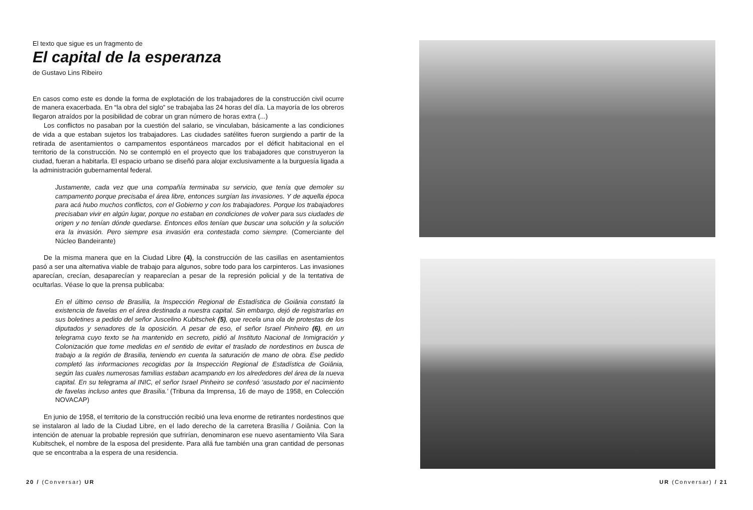El texto que sigue es un fragmento de
El capital de la esperanza
de Gustavo Lins Ribeiro
En casos como este es donde la forma de explotación de los trabajadores de la construcción civil ocurre de manera exacerbada. En “la obra del siglo” se trabajaba las 24 horas del día. La mayoría de los obreros llegaron atraídos por la posibilidad de cobrar un gran número de horas extra (...)
Los conflictos no pasaban por la cuestión del salario, se vinculaban, básicamente a las condiciones de vida a que estaban sujetos los trabajadores. Las ciudades satélites fueron surgiendo a partir de la retirada de asentamientos o campamentos espontáneos marcados por el déficit habitacional en el territorio de la construcción. No se contempló en el proyecto que los trabajadores que construyeron la ciudad, fueran a habitarla. El espacio urbano se diseñó para alojar exclusivamente a la burguesía ligada a la administración gubernamental federal.
Justamente, cada vez que una compañía terminaba su servicio, que tenía que demoler su campamento porque precisaba el área libre, entonces surgían las invasiones. Y de aquella época para acá hubo muchos conflictos, con el Gobierno y con los trabajadores. Porque los trabajadores precisaban vivir en algún lugar, porque no estaban en condiciones de volver para sus ciudades de origen y no tenían dónde quedarse. Entonces ellos tenían que buscar una solución y la solución era la invasión. Pero siempre esa invasión era contestada como siempre. (Comerciante del Núcleo Bandeirante)
De la misma manera que en la Ciudad Libre (4), la construcción de las casillas en asentamientos pasó a ser una alternativa viable de trabajo para algunos, sobre todo para los carpinteros. Las invasiones aparecían, crecían, desaparecían y reaparecían a pesar de la represión policial y de la tentativa de ocultarlas. Véase lo que la prensa publicaba:
En el último censo de Brasilia, la Inspección Regional de Estadística de Goiânia constató la existencia de favelas en el área destinada a nuestra capital. Sin embargo, dejó de registrarlas en sus boletines a pedido del señor Juscelino Kubitschek (5), que recela una ola de protestas de los diputados y senadores de la oposición. A pesar de eso, el señor Israel Pinheiro (6), en un telegrama cuyo texto se ha mantenido en secreto, pidió al Instituto Nacional de Inmigración y Colonización que tome medidas en el sentido de evitar el traslado de nordestinos en busca de trabajo a la región de Brasilia, teniendo en cuenta la saturación de mano de obra. Ese pedido completó las informaciones recogidas por la Inspección Regional de Estadística de Goiânia, según las cuales numerosas familias estaban acampando en los alrededores del área de la nueva capital. En su telegrama al INIC, el señor Israel Pinheiro se confesó ‘asustado por el nacimiento de favelas incluso antes que Brasilia.’ (Tribuna da Imprensa, 16 de mayo de 1958, en Colección NOVACAP)
En junio de 1958, el territorio de la construcción recibió una leva enorme de retirantes nordestinos que se instalaron al lado de la Ciudad Libre, en el lado derecho de la carretera Brasília / Goiânia. Con la intención de atenuar la probable represión que sufrirían, denominaron ese nuevo asentamiento Vila Sara Kubitschek, el nombre de la esposa del presidente. Para allá fue también una gran cantidad de personas que se encontraba a la espera de una residencia.
20 / (Conversar) UR UR (Conversar) / 21